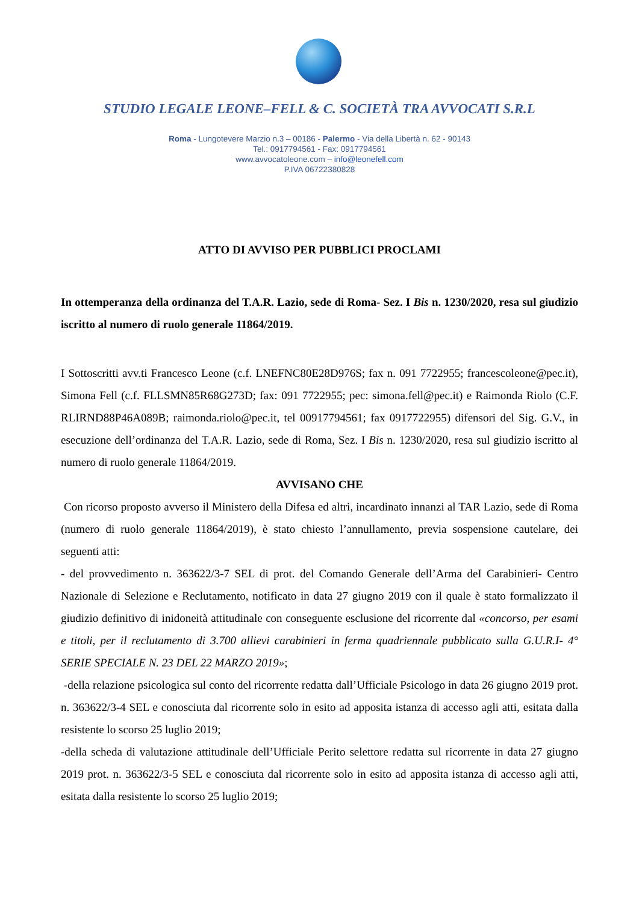STUDIO LEGALE LEONE–FELL & C. SOCIETÀ TRA AVVOCATI S.R.L
Roma - Lungotevere Marzio n.3 – 00186 - Palermo - Via della Libertà n. 62 - 90143
Tel.: 0917794561 - Fax: 0917794561
www.avvocatoleone.com – info@leonefell.com
P.IVA 06722380828
ATTO DI AVVISO PER PUBBLICI PROCLAMI
In ottemperanza della ordinanza del T.A.R. Lazio, sede di Roma- Sez. I Bis n. 1230/2020, resa sul giudizio iscritto al numero di ruolo generale 11864/2019.
I Sottoscritti avv.ti Francesco Leone (c.f. LNEFNC80E28D976S; fax n. 091 7722955; francescoleone@pec.it), Simona Fell (c.f. FLLSMN85R68G273D; fax: 091 7722955; pec: simona.fell@pec.it) e Raimonda Riolo (C.F. RLIRND88P46A089B; raimonda.riolo@pec.it, tel 00917794561; fax 0917722955) difensori del Sig. G.V., in esecuzione dell’ordinanza del T.A.R. Lazio, sede di Roma, Sez. I Bis n. 1230/2020, resa sul giudizio iscritto al numero di ruolo generale 11864/2019.
AVVISANO CHE
Con ricorso proposto avverso il Ministero della Difesa ed altri, incardinato innanzi al TAR Lazio, sede di Roma (numero di ruolo generale 11864/2019), è stato chiesto l’annullamento, previa sospensione cautelare, dei seguenti atti:
- del provvedimento n. 363622/3-7 SEL di prot. del Comando Generale dell’Arma deI Carabinieri- Centro Nazionale di Selezione e Reclutamento, notificato in data 27 giugno 2019 con il quale è stato formalizzato il giudizio definitivo di inidoneità attitudinale con conseguente esclusione del ricorrente dal «concorso, per esami e titoli, per il reclutamento di 3.700 allievi carabinieri in ferma quadriennale pubblicato sulla G.U.R.I- 4° SERIE SPECIALE N. 23 DEL 22 MARZO 2019»;
-della relazione psicologica sul conto del ricorrente redatta dall’Ufficiale Psicologo in data 26 giugno 2019 prot. n. 363622/3-4 SEL e conosciuta dal ricorrente solo in esito ad apposita istanza di accesso agli atti, esitata dalla resistente lo scorso 25 luglio 2019;
-della scheda di valutazione attitudinale dell’Ufficiale Perito selettore redatta sul ricorrente in data 27 giugno 2019 prot. n. 363622/3-5 SEL e conosciuta dal ricorrente solo in esito ad apposita istanza di accesso agli atti, esitata dalla resistente lo scorso 25 luglio 2019;